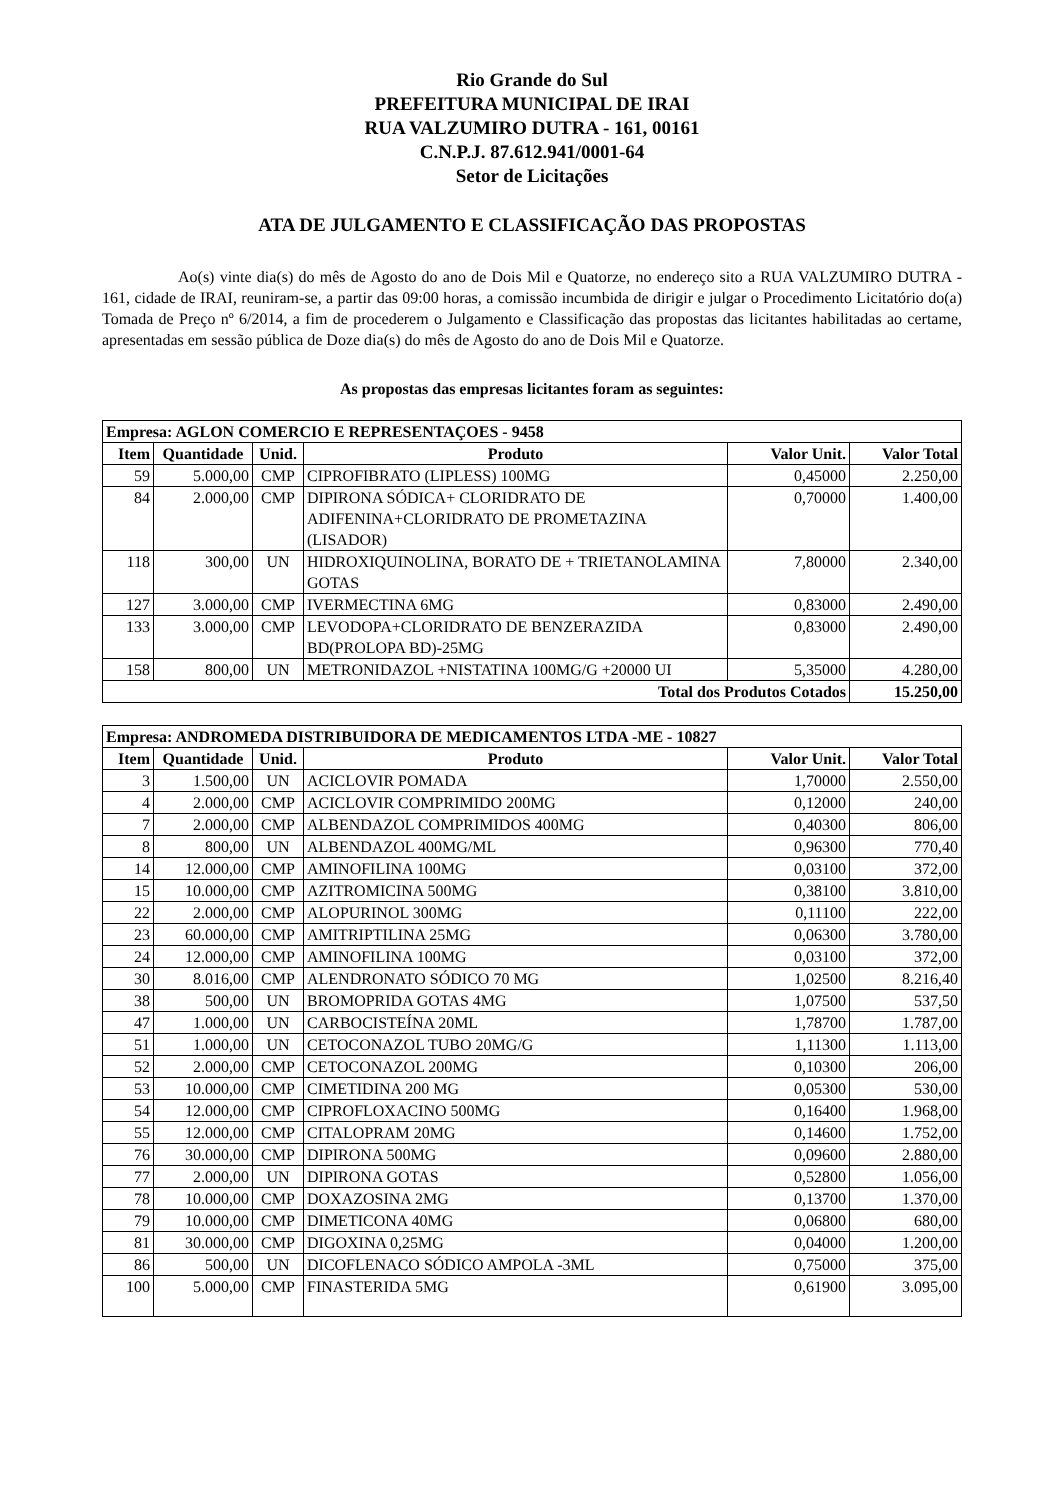Rio Grande do Sul
PREFEITURA MUNICIPAL DE IRAI
RUA VALZUMIRO DUTRA - 161, 00161
C.N.P.J. 87.612.941/0001-64
Setor de Licitações
ATA DE JULGAMENTO E CLASSIFICAÇÃO DAS PROPOSTAS
Ao(s) vinte dia(s) do mês de Agosto do ano de Dois Mil e Quatorze, no endereço sito a RUA VALZUMIRO DUTRA - 161, cidade de IRAI, reuniram-se, a partir das 09:00 horas, a comissão incumbida de dirigir e julgar o Procedimento Licitatório do(a) Tomada de Preço nº 6/2014, a fim de procederem o Julgamento e Classificação das propostas das licitantes habilitadas ao certame, apresentadas em sessão pública de Doze dia(s) do mês de Agosto do ano de Dois Mil e Quatorze.
As propostas das empresas licitantes foram as seguintes:
| Empresa: AGLON COMERCIO E REPRESENTAÇOES - 9458 | | | | | |
| --- | --- | --- | --- | --- | --- |
| Item | Quantidade | Unid. | Produto | Valor Unit. | Valor Total |
| 59 | 5.000,00 | CMP | CIPROFIBRATO (LIPLESS) 100MG | 0,45000 | 2.250,00 |
| 84 | 2.000,00 | CMP | DIPIRONA SÓDICA+ CLORIDRATO DE ADIFENINA+CLORIDRATO DE PROMETAZINA (LISADOR) | 0,70000 | 1.400,00 |
| 118 | 300,00 | UN | HIDROXIQUINOLINA, BORATO DE + TRIETANOLAMINA GOTAS | 7,80000 | 2.340,00 |
| 127 | 3.000,00 | CMP | IVERMECTINA 6MG | 0,83000 | 2.490,00 |
| 133 | 3.000,00 | CMP | LEVODOPA+CLORIDRATO DE BENZERAZIDA BD(PROLOPA BD)-25MG | 0,83000 | 2.490,00 |
| 158 | 800,00 | UN | METRONIDAZOL +NISTATINA 100MG/G +20000 UI | 5,35000 | 4.280,00 |
| Total dos Produtos Cotados | | | | | 15.250,00 |
| Empresa: ANDROMEDA DISTRIBUIDORA DE MEDICAMENTOS LTDA -ME - 10827 | | | | | |
| --- | --- | --- | --- | --- | --- |
| Item | Quantidade | Unid. | Produto | Valor Unit. | Valor Total |
| 3 | 1.500,00 | UN | ACICLOVIR POMADA | 1,70000 | 2.550,00 |
| 4 | 2.000,00 | CMP | ACICLOVIR COMPRIMIDO 200MG | 0,12000 | 240,00 |
| 7 | 2.000,00 | CMP | ALBENDAZOL COMPRIMIDOS 400MG | 0,40300 | 806,00 |
| 8 | 800,00 | UN | ALBENDAZOL 400MG/ML | 0,96300 | 770,40 |
| 14 | 12.000,00 | CMP | AMINOFILINA 100MG | 0,03100 | 372,00 |
| 15 | 10.000,00 | CMP | AZITROMICINA 500MG | 0,38100 | 3.810,00 |
| 22 | 2.000,00 | CMP | ALOPURINOL 300MG | 0,11100 | 222,00 |
| 23 | 60.000,00 | CMP | AMITRIPTILINA 25MG | 0,06300 | 3.780,00 |
| 24 | 12.000,00 | CMP | AMINOFILINA 100MG | 0,03100 | 372,00 |
| 30 | 8.016,00 | CMP | ALENDRONATO SÓDICO 70 MG | 1,02500 | 8.216,40 |
| 38 | 500,00 | UN | BROMOPRIDA GOTAS 4MG | 1,07500 | 537,50 |
| 47 | 1.000,00 | UN | CARBOCISTEÍNA 20ML | 1,78700 | 1.787,00 |
| 51 | 1.000,00 | UN | CETOCONAZOL TUBO 20MG/G | 1,11300 | 1.113,00 |
| 52 | 2.000,00 | CMP | CETOCONAZOL 200MG | 0,10300 | 206,00 |
| 53 | 10.000,00 | CMP | CIMETIDINA 200 MG | 0,05300 | 530,00 |
| 54 | 12.000,00 | CMP | CIPROFLOXACINO 500MG | 0,16400 | 1.968,00 |
| 55 | 12.000,00 | CMP | CITALOPRAM 20MG | 0,14600 | 1.752,00 |
| 76 | 30.000,00 | CMP | DIPIRONA 500MG | 0,09600 | 2.880,00 |
| 77 | 2.000,00 | UN | DIPIRONA GOTAS | 0,52800 | 1.056,00 |
| 78 | 10.000,00 | CMP | DOXAZOSINA 2MG | 0,13700 | 1.370,00 |
| 79 | 10.000,00 | CMP | DIMETICONA 40MG | 0,06800 | 680,00 |
| 81 | 30.000,00 | CMP | DIGOXINA 0,25MG | 0,04000 | 1.200,00 |
| 86 | 500,00 | UN | DICOFLENACO SÓDICO AMPOLA -3ML | 0,75000 | 375,00 |
| 100 | 5.000,00 | CMP | FINASTERIDA 5MG | 0,61900 | 3.095,00 |